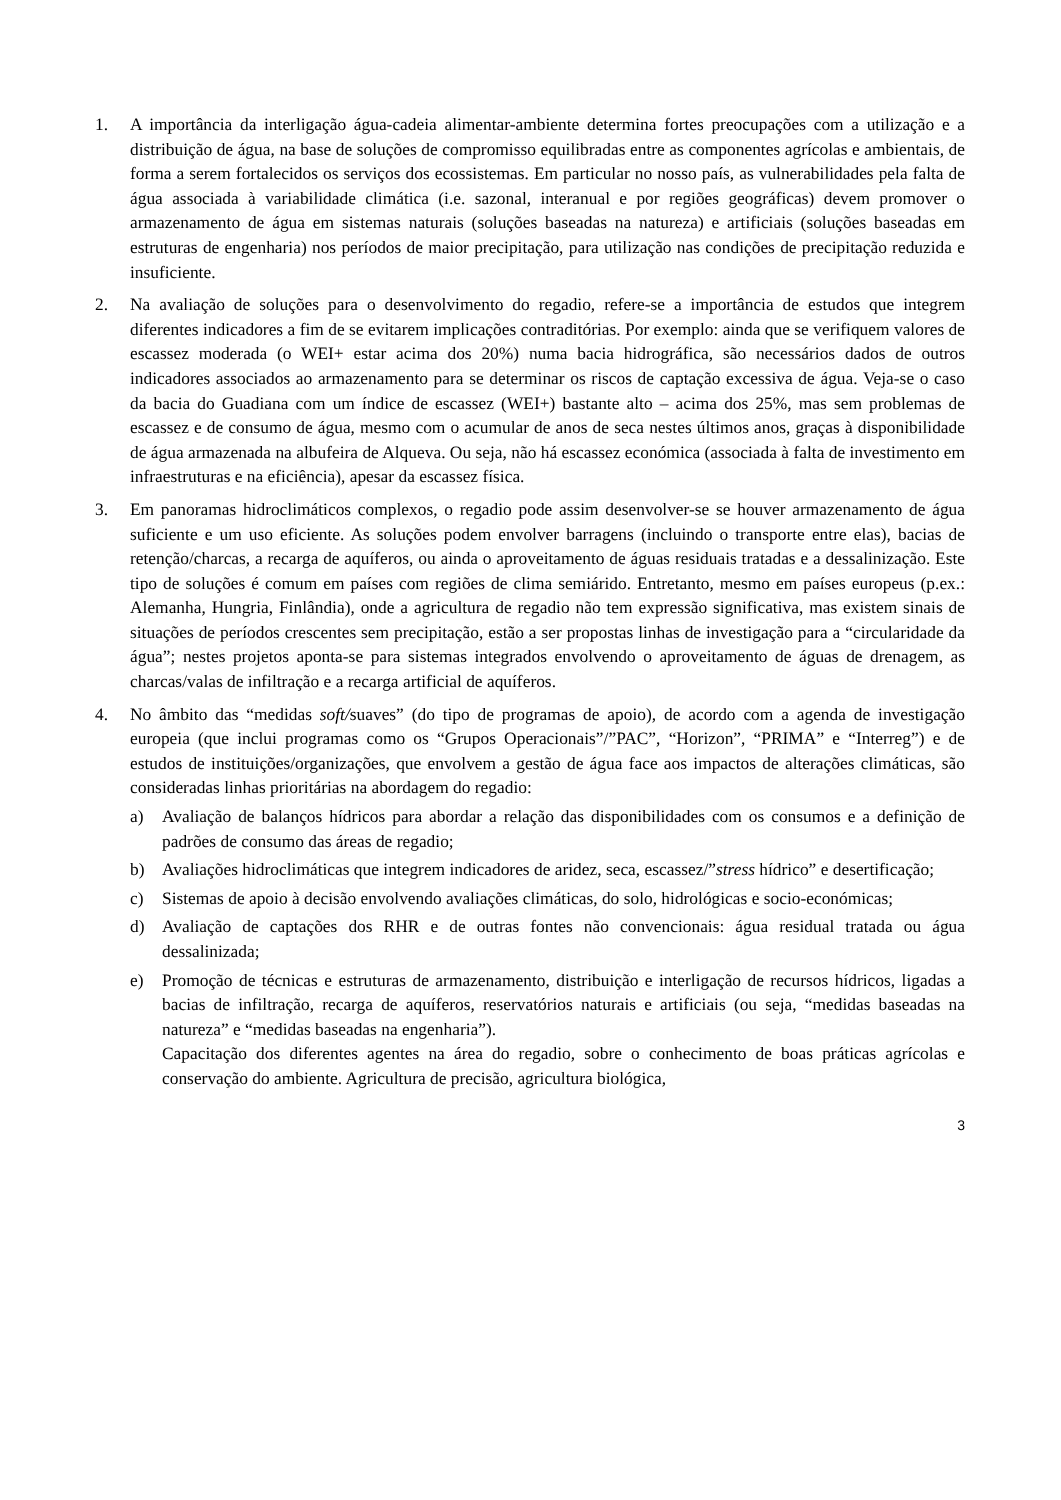1. A importância da interligação água-cadeia alimentar-ambiente determina fortes preocupações com a utilização e a distribuição de água, na base de soluções de compromisso equilibradas entre as componentes agrícolas e ambientais, de forma a serem fortalecidos os serviços dos ecossistemas. Em particular no nosso país, as vulnerabilidades pela falta de água associada à variabilidade climática (i.e. sazonal, interanual e por regiões geográficas) devem promover o armazenamento de água em sistemas naturais (soluções baseadas na natureza) e artificiais (soluções baseadas em estruturas de engenharia) nos períodos de maior precipitação, para utilização nas condições de precipitação reduzida e insuficiente.
2. Na avaliação de soluções para o desenvolvimento do regadio, refere-se a importância de estudos que integrem diferentes indicadores a fim de se evitarem implicações contraditórias. Por exemplo: ainda que se verifiquem valores de escassez moderada (o WEI+ estar acima dos 20%) numa bacia hidrográfica, são necessários dados de outros indicadores associados ao armazenamento para se determinar os riscos de captação excessiva de água. Veja-se o caso da bacia do Guadiana com um índice de escassez (WEI+) bastante alto – acima dos 25%, mas sem problemas de escassez e de consumo de água, mesmo com o acumular de anos de seca nestes últimos anos, graças à disponibilidade de água armazenada na albufeira de Alqueva. Ou seja, não há escassez económica (associada à falta de investimento em infraestruturas e na eficiência), apesar da escassez física.
3. Em panoramas hidroclimáticos complexos, o regadio pode assim desenvolver-se se houver armazenamento de água suficiente e um uso eficiente. As soluções podem envolver barragens (incluindo o transporte entre elas), bacias de retenção/charcas, a recarga de aquíferos, ou ainda o aproveitamento de águas residuais tratadas e a dessalinização. Este tipo de soluções é comum em países com regiões de clima semiárido. Entretanto, mesmo em países europeus (p.ex.: Alemanha, Hungria, Finlândia), onde a agricultura de regadio não tem expressão significativa, mas existem sinais de situações de períodos crescentes sem precipitação, estão a ser propostas linhas de investigação para a “circularidade da água”; nestes projetos aponta-se para sistemas integrados envolvendo o aproveitamento de águas de drenagem, as charcas/valas de infiltração e a recarga artificial de aquíferos.
4. No âmbito das “medidas soft/suaves” (do tipo de programas de apoio), de acordo com a agenda de investigação europeia (que inclui programas como os “Grupos Operacionais”/”PAC”, “Horizon”, “PRIMA” e “Interreg”) e de estudos de instituições/organizações, que envolvem a gestão de água face aos impactos de alterações climáticas, são consideradas linhas prioritárias na abordagem do regadio:
a) Avaliação de balanços hídricos para abordar a relação das disponibilidades com os consumos e a definição de padrões de consumo das áreas de regadio;
b) Avaliações hidroclimáticas que integrem indicadores de aridez, seca, escassez/”stress hídrico” e desertificação;
c) Sistemas de apoio à decisão envolvendo avaliações climáticas, do solo, hidrológicas e socio-económicas;
d) Avaliação de captações dos RHR e de outras fontes não convencionais: água residual tratada ou água dessalinizada;
e) Promoção de técnicas e estruturas de armazenamento, distribuição e interligação de recursos hídricos, ligadas a bacias de infiltração, recarga de aquíferos, reservatórios naturais e artificiais (ou seja, “medidas baseadas na natureza” e “medidas baseadas na engenharia”).
Capacitação dos diferentes agentes na área do regadio, sobre o conhecimento de boas práticas agrícolas e conservação do ambiente. Agricultura de precisão, agricultura biológica,
3